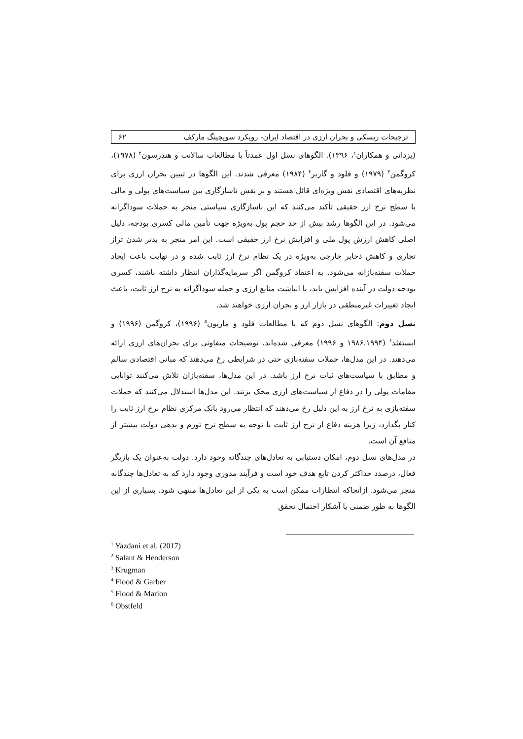ترجیحات ریسکی و بحران ارزی در اقتصاد ایران- رویکرد سویچینگ مارکف ۶۲
(یزدانی و همکاران<sup>۱</sup>، ۱۳۹۶). الگوهای نسل اول عمدتاً با مطالعات سالانت و هندرسون<sup>۲</sup> (۱۹۷۸)، کروگمن<sup>۳</sup> (۱۹۷۹) و فلود و گاربر<sup>۴</sup> (۱۹۸۴) معرفی شدند. این الگوها در تبیین بحران ارزی برای نظریه‌های اقتصادی نقش ویژه‌ای قائل هستند و بر نقش ناسازگاری بین سیاست‌های پولی و مالی با سطح نرخ ارز حقیقی تأکید می‌کنند که این ناسازگاری سیاستی منجر به حملات سوداگرانه می‌شود. در این الگوها رشد بیش از حد حجم پول به‌ویژه جهت تأمین مالی کسری بودجه، دلیل اصلی کاهش ارزش پول ملی و افزایش نرخ ارز حقیقی است. این امر منجر به بدتر شدن تراز تجاری و کاهش ذخایر خارجی به‌ویژه در یک نظام نرخ ارز ثابت شده و در نهایت باعث ایجاد حملات سفته‌بازانه می‌شود. به اعتقاد کروگمن اگر سرمایه‌گذاران انتظار داشته باشند، کسری بودجه دولت در آینده افزایش یابد، با انباشت منابع ارزی و حمله سوداگرانه به نرخ ارز ثابت، باعث ایجاد تغییرات غیرمنطقی در بازار ارز و بحران ارزی خواهند شد.
نسل دوم: الگوهای نسل دوم که با مطالعات فلود و ماریون<sup>۵</sup> (۱۹۹۶)، کروگمن (۱۹۹۶) و ابستفلد<sup>۶</sup> (۱۹۸۶،۱۹۹۴ و ۱۹۹۶) معرفی شده‌اند، توضیحات متفاوتی برای بحران‌های ارزی ارائه می‌دهند. در این مدل‌ها، حملات سفته‌بازی حتی در شرایطی رخ می‌دهند که مبانی اقتصادی سالم و مطابق با سیاست‌های ثبات نرخ ارز باشد. در این مدل‌ها، سفته‌بازان تلاش می‌کنند توانایی مقامات پولی را در دفاع از سیاست‌های ارزی محک بزنند. این مدل‌ها استدلال می‌کنند که حملات سفته‌بازی به نرخ ارز به این دلیل رخ می‌دهند که انتظار می‌رود بانک مرکزی نظام نرخ ارز ثابت را کنار بگذارد، زیرا هزینه دفاع از نرخ ارز ثابت با توجه به سطح نرخ تورم و بدهی دولت بیشتر از منافع آن است.
در مدل‌های نسل دوم، امکان دستیابی به تعادل‌های چندگانه وجود دارد. دولت به‌عنوان یک بازیگر فعال، درصدد حداکثر کردن تابع هدف خود است و فرآیند مدوری وجود دارد که به تعادل‌ها چندگانه منجر می‌شود. ازآنجاکه انتظارات ممکن است به یکی از این تعادل‌ها منتهی شود، بسیاری از این الگوها به طور ضمنی یا آشکار احتمال تحقق
<sup>1</sup> Yazdani et al. (2017)
<sup>2</sup> Salant & Henderson
<sup>3</sup> Krugman
<sup>4</sup> Flood & Garber
<sup>5</sup> Flood & Marion
<sup>6</sup> Obstfeld